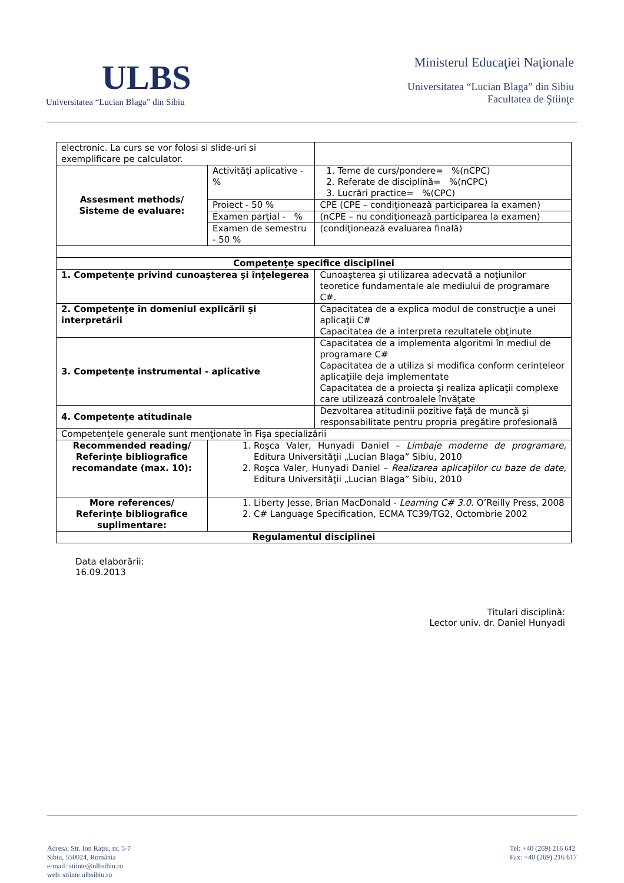ULBS
Universitatea “Lucian Blaga” din Sibiu
Ministerul Educaţiei Naţionale
Universitatea “Lucian Blaga” din Sibiu
Facultatea de Ştiinţe
| electronic. La curs se vor folosi si slide-uri si exemplificare pe calculator. | | | | |
| Assesment methods/ Sisteme de evaluare: | Activităţi aplicative - % | | 1. Teme de curs/pondere= %(nCPC) 2. Referate de disciplină= %(nCPC) 3. Lucrări practice= %(CPC) | |
| | Proiect - 50 % | | CPE (CPE – condiţionează participarea la examen) | |
| | Examen parţial - % | | (nCPE – nu condiţionează participarea la examen) | |
| | Examen de semestru - 50 % | | (condiţionează evaluarea finală) | |
| Competenţe specifice disciplinei | | | | |
| 1. Competenţe privind cunoaşterea şi înţelegerea | | Cunoaşterea şi utilizarea adecvată a noţiunilor teoretice fundamentale ale mediului de programare C#. | | |
| 2. Competenţe în domeniul explicării şi interpretării | | Capacitatea de a explica modul de construcţie a unei aplicaţii C# Capacitatea de a interpreta rezultatele obţinute | | |
| 3. Competenţe instrumental - aplicative | | Capacitatea de a implementa algoritmi în mediul de programare C# Capacitatea de a utiliza si modifica conform cerinteleor aplicaţiile deja implementate Capacitatea de a proiecta şi realiza aplicaţii complexe care utilizează controalele învăţate | | |
| 4. Competenţe atitudinale | | Dezvoltarea atitudinii pozitive faţă de muncă şi responsabilitate pentru propria pregătire profesională | | |
| Competenţele generale sunt menţionate în Fişa specializării | | | | |
| Recommended reading/ Referinţe bibliografice recomandate (max. 10): | 1. Roşca Valer, Hunyadi Daniel – Limbaje moderne de programare, Editura Universităţii „Lucian Blaga” Sibiu, 2010 2. Roşca Valer, Hunyadi Daniel – Realizarea aplicaţiilor cu baze de date, Editura Universităţii „Lucian Blaga” Sibiu, 2010 | | | |
| More references/ Referinţe bibliografice suplimentare: | 1. Liberty Jesse, Brian MacDonald - Learning C# 3.0. O’Reilly Press, 2008 2. C# Language Specification, ECMA TC39/TG2, Octombrie 2002 | | | |
| Regulamentul disciplinei | | | | |
Data elaborării:
16.09.2013
Titulari disciplină:
Lector univ. dr. Daniel Hunyadi
Adresa: Str. Ion Raţiu, nr. 5-7
Sibiu, 550024, România
e-mail: stiinte@ulbsibiu.ro
web: stiinte.ulbsibiu.ro
Tel: +40 (269) 216 642
Fax: +40 (269) 216 617